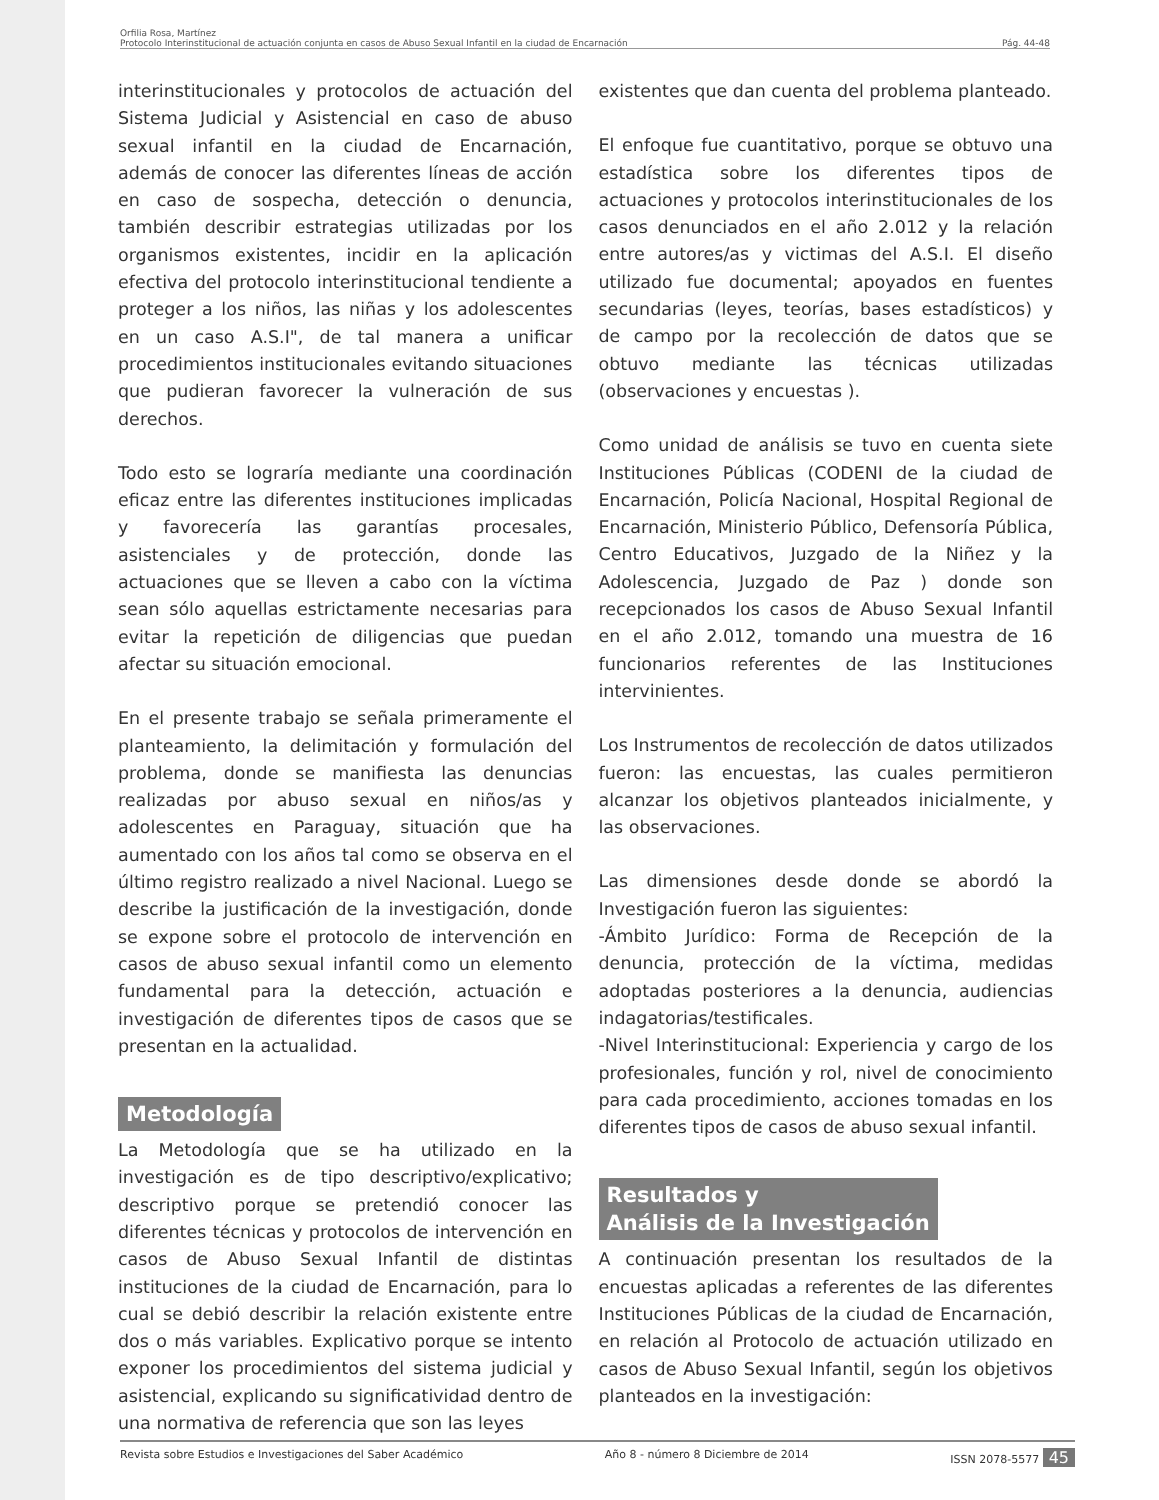Orfilia Rosa, Martínez
Protocolo Interinstitucional de actuación conjunta en casos de Abuso Sexual Infantil en la ciudad de Encarnación Pág. 44-48
interinstitucionales y protocolos de actuación del Sistema Judicial y Asistencial en caso de abuso sexual infantil en la ciudad de Encarnación, además de conocer las diferentes líneas de acción en caso de sospecha, detección o denuncia, también describir estrategias utilizadas por los organismos existentes, incidir en la aplicación efectiva del protocolo interinstitucional tendiente a proteger a los niños, las niñas y los adolescentes en un caso A.S.I", de tal manera a unificar procedimientos institucionales evitando situaciones que pudieran favorecer la vulneración de sus derechos.
Todo esto se lograría mediante una coordinación eficaz entre las diferentes instituciones implicadas y favorecería las garantías procesales, asistenciales y de protección, donde las actuaciones que se lleven a cabo con la víctima sean sólo aquellas estrictamente necesarias para evitar la repetición de diligencias que puedan afectar su situación emocional.
En el presente trabajo se señala primeramente el planteamiento, la delimitación y formulación del problema, donde se manifiesta las denuncias realizadas por abuso sexual en niños/as y adolescentes en Paraguay, situación que ha aumentado con los años tal como se observa en el último registro realizado a nivel Nacional. Luego se describe la justificación de la investigación, donde se expone sobre el protocolo de intervención en casos de abuso sexual infantil como un elemento fundamental para la detección, actuación e investigación de diferentes tipos de casos que se presentan en la actualidad.
Metodología
La Metodología que se ha utilizado en la investigación es de tipo descriptivo/explicativo; descriptivo porque se pretendió conocer las diferentes técnicas y protocolos de intervención en casos de Abuso Sexual Infantil de distintas instituciones de la ciudad de Encarnación, para lo cual se debió describir la relación existente entre dos o más variables. Explicativo porque se intento exponer los procedimientos del sistema judicial y asistencial, explicando su significatividad dentro de una normativa de referencia que son las leyes
existentes que dan cuenta del problema planteado.
El enfoque fue cuantitativo, porque se obtuvo una estadística sobre los diferentes tipos de actuaciones y protocolos interinstitucionales de los casos denunciados en el año 2.012 y la relación entre autores/as y victimas del A.S.I. El diseño utilizado fue documental; apoyados en fuentes secundarias (leyes, teorías, bases estadísticos) y de campo por la recolección de datos que se obtuvo mediante las técnicas utilizadas (observaciones y encuestas ).
Como unidad de análisis se tuvo en cuenta siete Instituciones Públicas (CODENI de la ciudad de Encarnación, Policía Nacional, Hospital Regional de Encarnación, Ministerio Público, Defensoría Pública, Centro Educativos, Juzgado de la Niñez y la Adolescencia, Juzgado de Paz ) donde son recepcionados los casos de Abuso Sexual Infantil en el año 2.012, tomando una muestra de 16 funcionarios referentes de las Instituciones intervinientes.
Los Instrumentos de recolección de datos utilizados fueron: las encuestas, las cuales permitieron alcanzar los objetivos planteados inicialmente, y las observaciones.
Las dimensiones desde donde se abordó la Investigación fueron las siguientes:
-Ámbito Jurídico: Forma de Recepción de la denuncia, protección de la víctima, medidas adoptadas posteriores a la denuncia, audiencias indagatorias/testificales.
-Nivel Interinstitucional: Experiencia y cargo de los profesionales, función y rol, nivel de conocimiento para cada procedimiento, acciones tomadas en los diferentes tipos de casos de abuso sexual infantil.
Resultados y
Análisis de la Investigación
A continuación presentan los resultados de la encuestas aplicadas a referentes de las diferentes Instituciones Públicas de la ciudad de Encarnación, en relación al Protocolo de actuación utilizado en casos de Abuso Sexual Infantil, según los objetivos planteados en la investigación:
Revista sobre Estudios e Investigaciones del Saber Académico Año 8 - número 8 Diciembre de 2014 ISSN 2078-5577 45